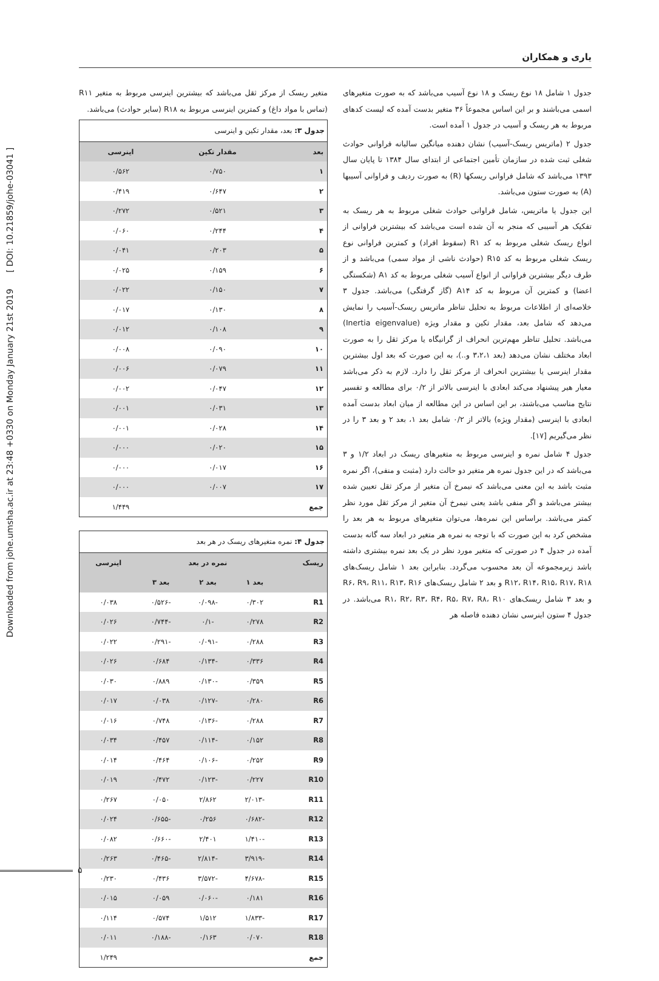Downloaded from johe.umsha.ac.ir at 23:48 +0330 on Monday January 21st 2019 [ DOI: 10.21859/johe-03041 ]
یاری و همکاران
جدول ۱ شامل ۱۸ نوع ریسک و ۱۸ نوع آسیب می‌باشد که به صورت متغیرهای اسمی می‌باشند و بر این اساس مجموعاً ۳۶ متغیر بدست آمده که لیست کدهای مربوط به هر ریسک و آسیب در جدول ۱ آمده است.
جدول ۲ (ماتریس ریسک-آسیب) نشان دهنده میانگین سالیانه فراوانی حوادث شغلی ثبت شده در سازمان تأمین اجتماعی از ابتدای سال ۱۳۸۴ تا پایان سال ۱۳۹۳ می‌باشد که شامل فراوانی ریسکها (R) به صورت ردیف و فراوانی آسیبها (A) به صورت ستون می‌باشد.
این جدول یا ماتریس، شامل فراوانی حوادث شغلی مربوط به هر ریسک به تفکیک هر آسیبی که منجر به آن شده است می‌باشد که بیشترین فراوانی از انواع ریسک شغلی مربوط به کد R۱ (سقوط افراد) و کمترین فراوانی نوع ریسک شغلی مربوط به کد R۱۵ (حوادث ناشی از مواد سمی) می‌باشد و از طرف دیگر بیشترین فراوانی از انواع آسیب شغلی مربوط به کد A۱ (شکستگی اعضا) و کمترین آن مربوط به کد A۱۴ (گاز گرفتگی) می‌باشد. جدول ۳ خلاصه‌ای از اطلاعات مربوط به تحلیل تناظر ماتریس ریسک-آسیب را نمایش می‌دهد که شامل بعد، مقدار تکین و مقدار ویژه (Inertia eigenvalue) می‌باشد. تحلیل تناظر مهم‌ترین انحراف از گرانیگاه یا مرکز ثقل را به صورت ابعاد مختلف نشان می‌دهد (بعد ۳،۲،۱ و..)، به این صورت که بعد اول بیشترین مقدار اینرسی یا بیشترین انحراف از مرکز ثقل را دارد. لازم به ذکر می‌باشد معیار هیر پیشنهاد می‌کند ابعادی با اینرسی بالاتر از ۰/۲ برای مطالعه و تفسیر نتایج مناسب می‌باشند، بر این اساس در این مطالعه از میان ابعاد بدست آمده ابعادی با اینرسی (مقدار ویژه) بالاتر از ۰/۲ شامل بعد ۱، بعد ۲ و بعد ۳ را در نظر می‌گیریم [۱۷].
جدول ۴ شامل نمره و اینرسی مربوط به متغیرهای ریسک در ابعاد ۱/۲ و ۳ می‌باشد که در این جدول نمره هر متغیر دو حالت دارد (مثبت و منفی)، اگر نمره مثبت باشد به این معنی می‌باشد که نیمرخ آن متغیر از مرکز ثقل تعیین شده بیشتر می‌باشد و اگر منفی باشد یعنی نیمرخ آن متغیر از مرکز ثقل مورد نظر کمتر می‌باشد. براساس این نمره‌ها، می‌توان متغیرهای مربوط به هر بعد را مشخص کرد به این صورت که با توجه به نمره هر متغیر در ابعاد سه گانه بدست آمده در جدول ۴ در صورتی که متغیر مورد نظر در یک بعد نمره بیشتری داشته باشد زیرمجموعه آن بعد محسوب می‌گردد. بنابراین بعد ۱ شامل ریسک‌های R۱۲، R۱۴، R۱۵، R۱۷، R۱۸ و بعد ۲ شامل ریسک‌های R۶، R۹، R۱۱، R۱۳، R۱۶ و بعد ۳ شامل ریسک‌های R۱، R۲، R۳، R۴، R۵، R۷، R۸، R۱۰ می‌باشد. در جدول ۴ ستون اینرسی نشان دهنده فاصله هر
متغیر ریسک از مرکز ثقل می‌باشد که بیشترین اینرسی مربوط به متغیر R۱۱ (تماس با مواد داغ) و کمترین اینرسی مربوط به R۱۸ (سایر حوادث) می‌باشد.
جدول ۳: بعد، مقدار تکین و اینرسی
| بعد | مقدار تکین | اینرسی |
| --- | --- | --- |
| ۱ | ۰/۷۵۰ | ۰/۵۶۲ |
| ۲ | ۰/۶۴۷ | ۰/۴۱۹ |
| ۳ | ۰/۵۲۱ | ۰/۲۷۲ |
| ۴ | ۰/۲۴۴ | ۰/۰۶۰ |
| ۵ | ۰/۲۰۳ | ۰/۰۴۱ |
| ۶ | ۰/۱۵۹ | ۰/۰۲۵ |
| ۷ | ۰/۱۵۰ | ۰/۰۲۲ |
| ۸ | ۰/۱۳۰ | ۰/۰۱۷ |
| ۹ | ۰/۱۰۸ | ۰/۰۱۲ |
| ۱۰ | ۰/۰۹۰ | ۰/۰۰۸ |
| ۱۱ | ۰/۰۷۹ | ۰/۰۰۶ |
| ۱۲ | ۰/۰۴۷ | ۰/۰۰۲ |
| ۱۳ | ۰/۰۳۱ | ۰/۰۰۱ |
| ۱۴ | ۰/۰۲۸ | ۰/۰۰۱ |
| ۱۵ | ۰/۰۲۰ | ۰/۰۰۰ |
| ۱۶ | ۰/۰۱۷ | ۰/۰۰۰ |
| ۱۷ | ۰/۰۰۷ | ۰/۰۰۰ |
| جمع | | ۱/۴۴۹ |
جدول ۴: نمره متغیرهای ریسک در هر بعد
| ریسک | نمره در بعد | | | اینرسی |
| --- | --- | --- | --- | --- |
| | بعد ۱ | بعد ۲ | بعد ۳ | |
| R1 | ۰/۳۰۲ | -۰/۰۹۸ | -۰/۵۲۶ | ۰/۰۳۸ |
| R2 | ۰/۲۷۸ | -۰/۱ | -۰/۷۴۴ | ۰/۰۲۶ |
| R3 | ۰/۲۸۸ | -۰/۰۹۱ | -۰/۲۹۱ | ۰/۰۲۲ |
| R4 | ۰/۳۳۶ | -۰/۱۳۴ | ۰/۶۸۴ | ۰/۰۲۶ |
| R5 | ۰/۳۵۹ | -۰/۱۳۰ | ۰/۸۸۹ | ۰/۰۳۰ |
| R6 | ۰/۲۸۰ | -۰/۱۲۷ | ۰/۰۳۸ | ۰/۰۱۷ |
| R7 | ۰/۲۸۸ | -۰/۱۳۶ | ۰/۷۴۸ | ۰/۰۱۶ |
| R8 | ۰/۱۵۲ | -۰/۱۱۴ | ۰/۴۵۷ | ۰/۰۳۴ |
| R9 | ۰/۲۵۲ | -۰/۱۰۶ | ۰/۴۶۴ | ۰/۰۱۴ |
| R10 | ۰/۲۲۷ | -۰/۱۲۳ | ۰/۴۷۲ | ۰/۰۱۹ |
| R11 | -۲/۰۱۳ | ۲/۸۶۲ | ۰/۰۵۰ | ۰/۲۶۷ |
| R12 | -۰/۶۸۲ | ۰/۲۵۶ | -۰/۶۵۵ | ۰/۰۲۴ |
| R13 | -۱/۴۱۰ | ۲/۴۰۱ | -۰/۶۶۰ | ۰/۰۸۲ |
| R14 | -۳/۹۱۹ | -۲/۸۱۴ | -۰/۴۶۵ | ۰/۲۶۳ |
| R15 | -۴/۶۷۸ | -۳/۵۷۲ | ۰/۴۳۶ | ۰/۲۳۰ |
| R16 | ۰/۱۸۱ | -۰/۰۶۰ | ۰/۰۵۹ | ۰/۰۱۵ |
| R17 | -۱/۸۳۳ | ۱/۵۱۲ | ۰/۵۷۴ | ۰/۱۱۴ |
| R18 | ۰/۰۷۰ | ۰/۱۶۳ | -۰/۱۸۸ | ۰/۰۱۱ |
| جمع | | | | ۱/۲۴۹ |
۵